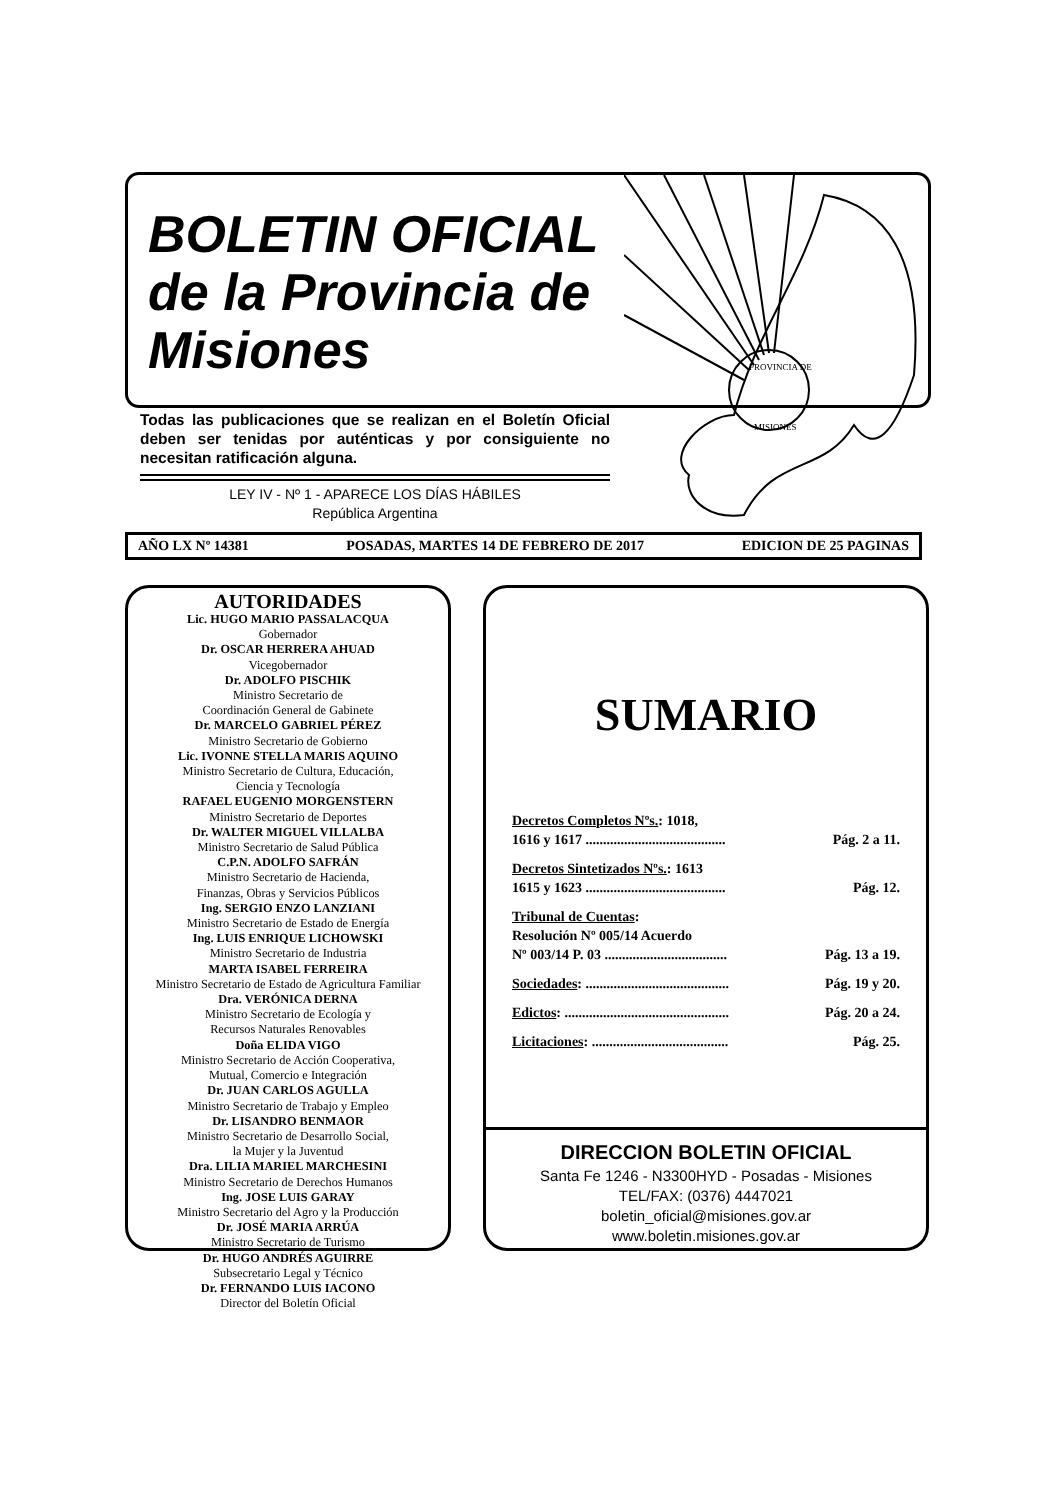BOLETIN OFICIAL de la Provincia de Misiones
PROVINCIA DE
MISIONES
Todas las publicaciones que se realizan en el Boletín Oficial deben ser tenidas por auténticas y por consiguiente no necesitan ratificación alguna.
LEY IV - Nº 1 - APARECE LOS DÍAS HÁBILES
República Argentina
AÑO LX Nº 14381 POSADAS, MARTES 14 DE FEBRERO DE 2017 EDICION DE 25 PAGINAS
AUTORIDADES
Lic. HUGO MARIO PASSALACQUA
Gobernador
Dr. OSCAR HERRERA AHUAD
Vicegobernador
Dr. ADOLFO PISCHIK
Ministro Secretario de
Coordinación General de Gabinete
Dr. MARCELO GABRIEL PÉREZ
Ministro Secretario de Gobierno
Lic. IVONNE STELLA MARIS AQUINO
Ministro Secretario de Cultura, Educación,
Ciencia y Tecnología
RAFAEL EUGENIO MORGENSTERN
Ministro Secretario de Deportes
Dr. WALTER MIGUEL VILLALBA
Ministro Secretario de Salud Pública
C.P.N. ADOLFO SAFRÁN
Ministro Secretario de Hacienda,
Finanzas, Obras y Servicios Públicos
Ing. SERGIO ENZO LANZIANI
Ministro Secretario de Estado de Energía
Ing. LUIS ENRIQUE LICHOWSKI
Ministro Secretario de Industria
MARTA ISABEL FERREIRA
Ministro Secretario de Estado de Agricultura Familiar
Dra. VERÓNICA DERNA
Ministro Secretario de Ecología y
Recursos Naturales Renovables
Doña ELIDA VIGO
Ministro Secretario de Acción Cooperativa,
Mutual, Comercio e Integración
Dr. JUAN CARLOS AGULLA
Ministro Secretario de Trabajo y Empleo
Dr. LISANDRO BENMAOR
Ministro Secretario de Desarrollo Social,
la Mujer y la Juventud
Dra. LILIA MARIEL MARCHESINI
Ministro Secretario de Derechos Humanos
Ing. JOSE LUIS GARAY
Ministro Secretario del Agro y la Producción
Dr. JOSÉ MARIA ARRÚA
Ministro Secretario de Turismo
Dr. HUGO ANDRÉS AGUIRRE
Subsecretario Legal y Técnico
Dr. FERNANDO LUIS IACONO
Director del Boletín Oficial
SUMARIO
Decretos Completos Nºs.: 1018,
1616 y 1617 ........................................ Pág. 2 a 11.
Decretos Sintetizados Nºs.: 1613
1615 y 1623 ........................................ Pág. 12.
Tribunal de Cuentas:
Resolución Nº 005/14 Acuerdo
Nº 003/14 P. 03 ................................... Pág. 13 a 19.
Sociedades: ......................................... Pág. 19 y 20.
Edictos: ............................................... Pág. 20 a 24.
Licitaciones: ....................................... Pág. 25.
DIRECCION BOLETIN OFICIAL
Santa Fe 1246 - N3300HYD - Posadas - Misiones
TEL/FAX: (0376) 4447021
boletin_oficial@misiones.gov.ar
www.boletin.misiones.gov.ar